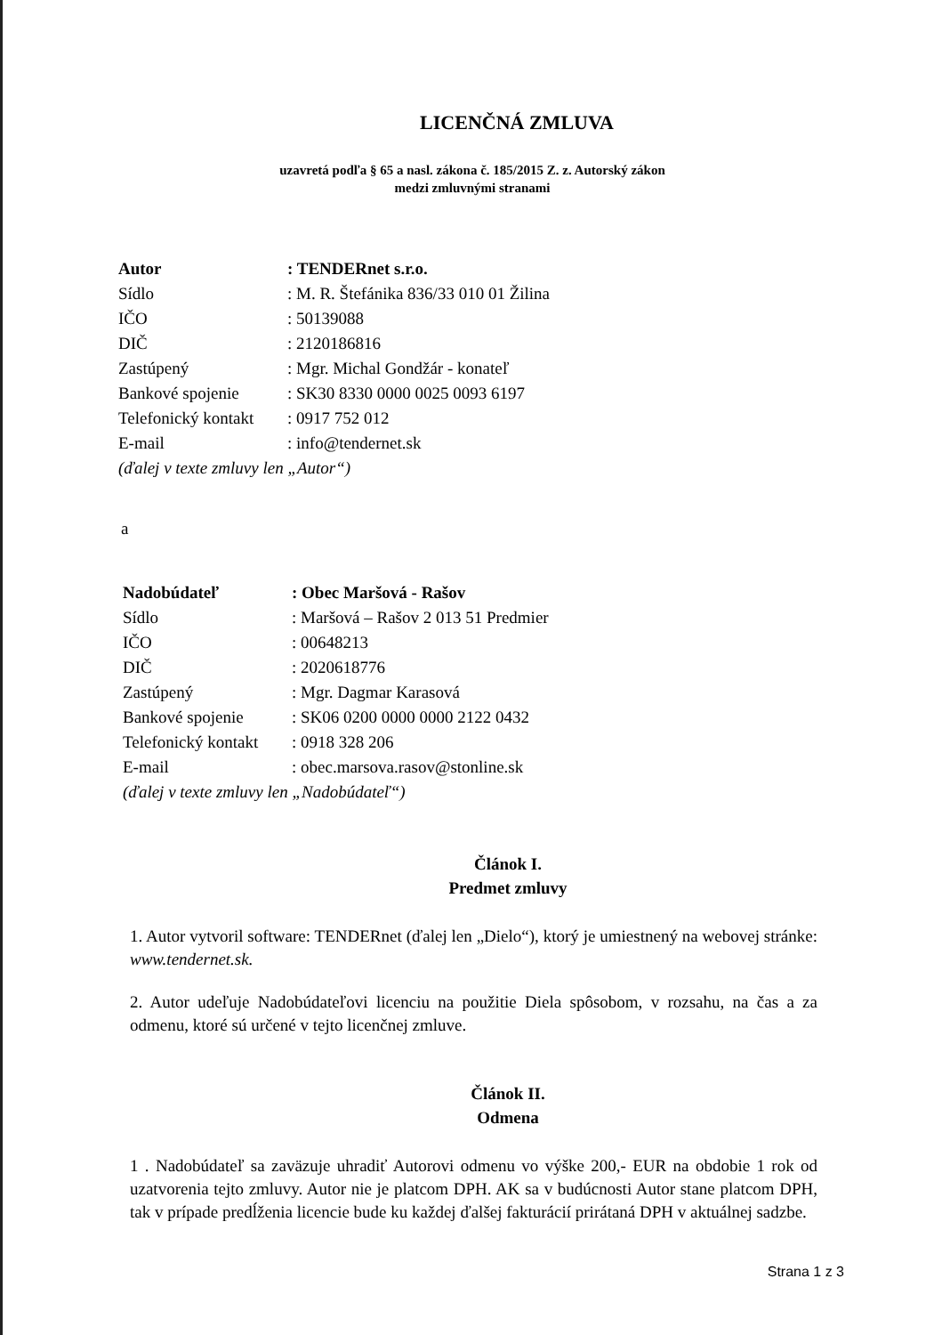LICENČNÁ ZMLUVA
uzavretá podľa § 65 a nasl. zákona č. 185/2015 Z. z. Autorský zákon
medzi zmluvnými stranami
| Autor | : TENDERnet s.r.o. |
| Sídlo | : M. R. Štefánika 836/33 010 01 Žilina |
| IČO | : 50139088 |
| DIČ | : 2120186816 |
| Zastúpený | : Mgr. Michal Gondžár - konateľ |
| Bankové spojenie | : SK30 8330 0000 0025 0093 6197 |
| Telefonický kontakt | : 0917 752 012 |
| E-mail | : info@tendernet.sk |
| (ďalej v texte zmluvy len „Autor“) | |
a
| Nadobúdateľ | : Obec Maršová - Rašov |
| Sídlo | : Maršová – Rašov 2 013 51 Predmier |
| IČO | : 00648213 |
| DIČ | : 2020618776 |
| Zastúpený | : Mgr. Dagmar Karasová |
| Bankové spojenie | : SK06 0200 0000 0000 2122 0432 |
| Telefonický kontakt | : 0918 328 206 |
| E-mail | : obec.marsova.rasov@stonline.sk |
| (ďalej v texte zmluvy len „Nadobúdateľ“) | |
Článok I.
Predmet zmluvy
1. Autor vytvoril software: TENDERnet (ďalej len „Dielo“), ktorý je umiestnený na webovej stránke: www.tendernet.sk.
2. Autor udeľuje Nadobúdateľovi licenciu na použitie Diela spôsobom, v rozsahu, na čas a za odmenu, ktoré sú určené v tejto licenčnej zmluve.
Článok II.
Odmena
1 . Nadobúdateľ sa zaväzuje uhradiť Autorovi odmenu vo výške 200,- EUR na obdobie 1 rok od uzatvorenia tejto zmluvy. Autor nie je platcom DPH. AK sa v budúcnosti Autor stane platcom DPH, tak v prípade predĺženia licencie bude ku každej ďalšej fakturácií prirátaná DPH v aktuálnej sadzbe.
Strana 1 z 3